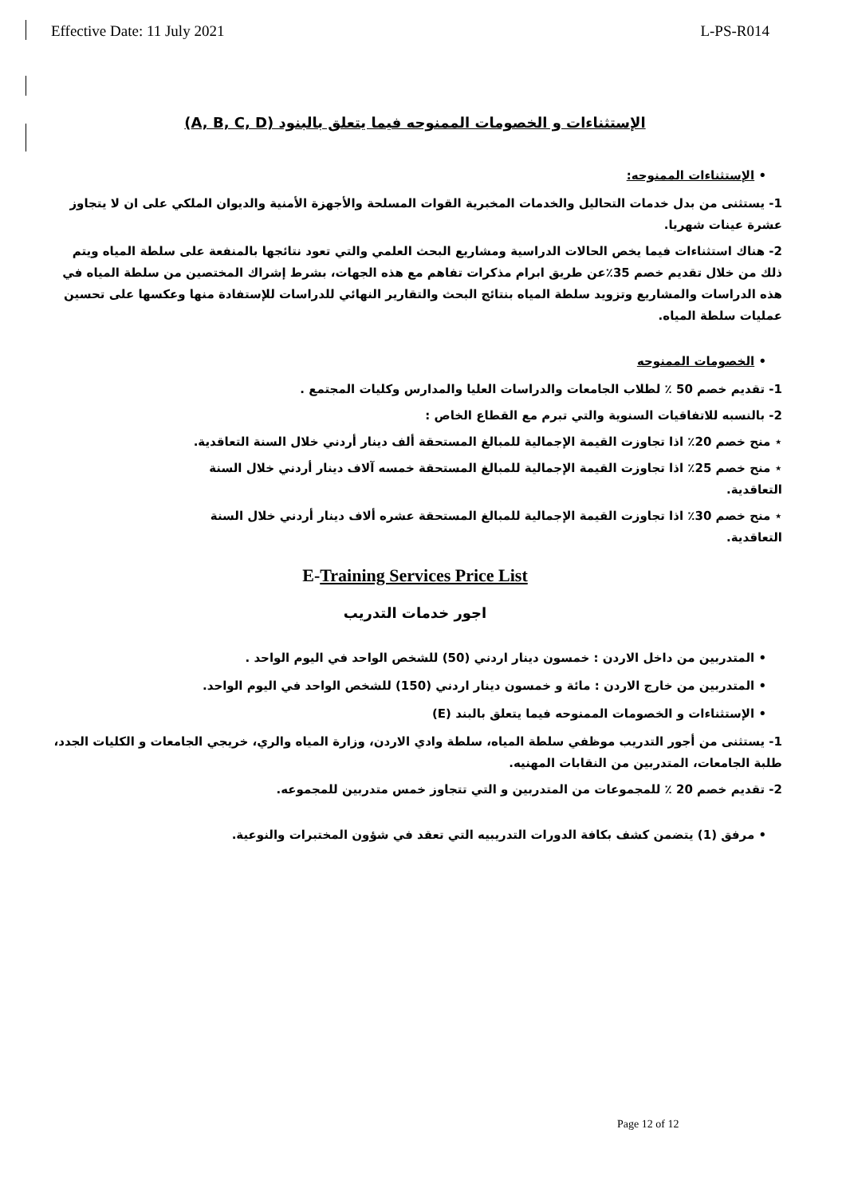Effective Date: 11 July 2021 L-PS-R014
الإستثناءات و الخصومات الممنوحه فيما يتعلق بالبنود (A, B, C, D)
• الإستثناءات الممنوحه:
1- يستثنى من بدل خدمات التحاليل والخدمات المخبرية القوات المسلحة والأجهزة الأمنية والديوان الملكي على ان لا يتجاوز عشرة عينات شهريا.
2- هناك استثناءات فيما يخص الحالات الدراسية ومشاريع البحث العلمي والتي تعود نتائجها بالمنفعة على سلطة المياه ويتم ذلك من خلال تقديم خصم 35٪عن طريق ابرام مذكرات تفاهم مع هذه الجهات، بشرط إشراك المختصين من سلطة المياه في هذه الدراسات والمشاريع وتزويد سلطة المياه بنتائج البحث والتقارير النهائي للدراسات للإستفادة منها وعكسها على تحسين عمليات سلطة المياه.
• الخصومات الممنوحه
1- تقديم خصم 50 ٪ لطلاب الجامعات والدراسات العليا والمدارس وكليات المجتمع .
2- بالنسبه للاتفاقيات السنوية والتي تبرم مع القطاع الخاص :
⋆ منح خصم 20٪ اذا تجاوزت القيمة الإجمالية للمبالغ المستحقة ألف دينار أردني خلال السنة التعاقدية.
⋆ منح خصم 25٪ اذا تجاوزت القيمة الإجمالية للمبالغ المستحقة خمسه آلاف دينار أردني خلال السنة التعاقدية.
⋆ منح خصم 30٪ اذا تجاوزت القيمة الإجمالية للمبالغ المستحقة عشره ألاف دينار أردني خلال السنة التعاقدية.
E-Training Services Price List
اجور خدمات التدريب
• المتدربين من داخل الاردن : خمسون دينار اردني (50) للشخص الواحد في اليوم الواحد .
• المتدربين من خارج الاردن : مائة و خمسون دينار اردني (150) للشخص الواحد في اليوم الواحد.
• الإستثناءات و الخصومات الممنوحه فيما يتعلق بالبند (E)
1- يستثنى من أجور التدريب موظفي سلطة المياه، سلطة وادي الاردن، وزارة المياه والري، خريجي الجامعات و الكليات الجدد، طلبة الجامعات، المتدربين من النقابات المهنيه.
2- تقديم خصم 20 ٪ للمجموعات من المتدربين و التي تتجاوز خمس متدربين للمجموعه.
• مرفق (1) يتضمن كشف بكافة الدورات التدريبيه التي تعقد في شؤون المختبرات والنوعية.
Page 12 of 12